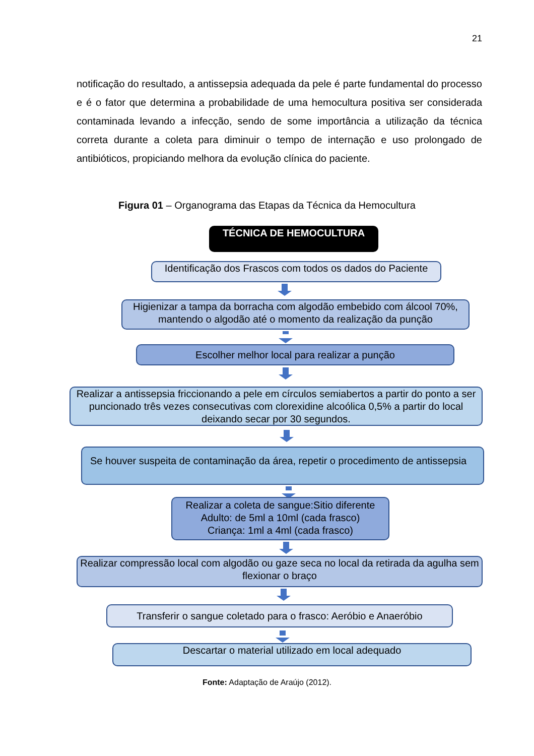21
notificação do resultado, a antissepsia adequada da pele é parte fundamental do processo e é o fator que determina a probabilidade de uma hemocultura positiva ser considerada contaminada levando a infecção, sendo de some importância a utilização da técnica correta durante a coleta para diminuir o tempo de internação e uso prolongado de antibióticos, propiciando melhora da evolução clínica do paciente.
Figura 01 – Organograma das Etapas da Técnica da Hemocultura
TÉCNICA DE HEMOCULTURA
Identificação dos Frascos com todos os dados do Paciente
Higienizar a tampa da borracha com algodão embebido com álcool 70%, mantendo o algodão até o momento da realização da punção
Escolher melhor local para realizar a punção
Realizar a antissepsia friccionando a pele em círculos semiabertos a partir do ponto a ser puncionado três vezes consecutivas com clorexidine alcoólica 0,5% a partir do local deixando secar por 30 segundos.
Se houver suspeita de contaminação da área, repetir o procedimento de antissepsia
Realizar a coleta de sangue:Sitio diferente
Adulto: de 5ml a 10ml (cada frasco)
Criança: 1ml a 4ml (cada frasco)
Realizar compressão local com algodão ou gaze seca no local da retirada da agulha sem flexionar o braço
Transferir o sangue coletado para o frasco: Aeróbio e Anaeróbio
Descartar o material utilizado em local adequado
Fonte: Adaptação de Araújo (2012).